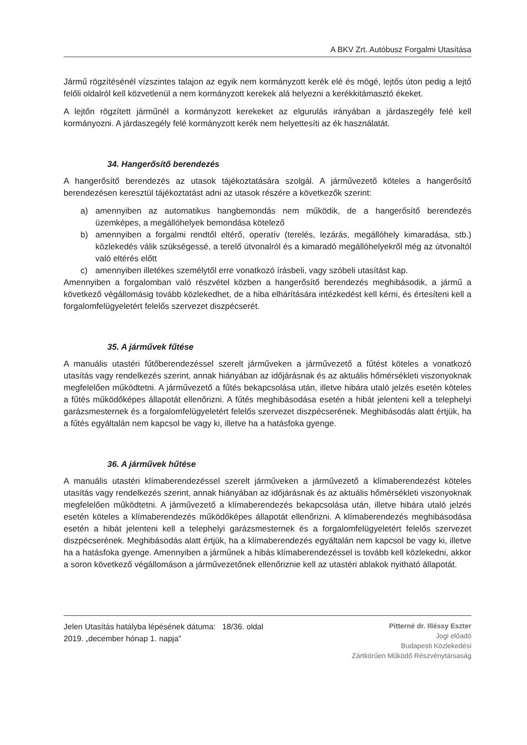A BKV Zrt. Autóbusz Forgalmi Utasítása
Jármű rögzítésénél vízszintes talajon az egyik nem kormányzott kerék elé és mögé, lejtős úton pedig a lejtő felőli oldalról kell közvetlenül a nem kormányzott kerekek alá helyezni a kerékkitámasztó ékeket.
A lejtőn rögzített járműnél a kormányzott kerekeket az elgurulás irányában a járdaszegély felé kell kormányozni. A járdaszegély felé kormányzott kerék nem helyettesíti az ék használatát.
34. Hangerősítő berendezés
A hangerősítő berendezés az utasok tájékoztatására szolgál. A járművezető köteles a hangerősítő berendezésen keresztül tájékoztatást adni az utasok részére a következők szerint:
a) amennyiben az automatikus hangbemondás nem működik, de a hangerősítő berendezés üzemképes, a megállóhelyek bemondása kötelező
b) amennyiben a forgalmi rendtől eltérő, operatív (terelés, lezárás, megállóhely kimaradása, stb.) közlekedés válik szükségessé, a terelő útvonalról és a kimaradó megállóhelyekről még az útvonaltól való eltérés előtt
c) amennyiben illetékes személytől erre vonatkozó írásbeli, vagy szóbeli utasítást kap.
Amennyiben a forgalomban való részvétel közben a hangerősítő berendezés meghibásodik, a jármű a következő végállomásig tovább közlekedhet, de a hiba elhárítására intézkedést kell kérni, és értesíteni kell a forgalomfelügyeletért felelős szervezet diszpécserét.
35. A járművek fűtése
A manuális utastéri fűtőberendezéssel szerelt járműveken a járművezető a fűtést köteles a vonatkozó utasítás vagy rendelkezés szerint, annak hiányában az időjárásnak és az aktuális hőmérsékleti viszonyoknak megfelelően működtetni. A járművezető a fűtés bekapcsolása után, illetve hibára utaló jelzés esetén köteles a fűtés működőképes állapotát ellenőrizni. A fűtés meghibásodása esetén a hibát jelenteni kell a telephelyi garázsmesternek és a forgalomfelügyeletért felelős szervezet diszpécserének. Meghibásodás alatt értjük, ha a fűtés egyáltalán nem kapcsol be vagy ki, illetve ha a hatásfoka gyenge.
36. A járművek hűtése
A manuális utastéri klímaberendezéssel szerelt járműveken a járművezető a klímaberendezést köteles utasítás vagy rendelkezés szerint, annak hiányában az időjárásnak és az aktuális hőmérsékleti viszonyoknak megfelelően működtetni. A járművezető a klímaberendezés bekapcsolása után, illetve hibára utaló jelzés esetén köteles a klímaberendezés működőképes állapotát ellenőrizni. A klímaberendezés meghibásodása esetén a hibát jelenteni kell a telephelyi garázsmesternek és a forgalomfelügyeletért felelős szervezet diszpécserének. Meghibásodás alatt értjük, ha a klímaberendezés egyáltalán nem kapcsol be vagy ki, illetve ha a hatásfoka gyenge. Amennyiben a járműnek a hibás klímaberendezéssel is tovább kell közlekedni, akkor a soron következő végállomáson a járművezetőnek ellenőriznie kell az utastéri ablakok nyitható állapotát.
Jelen Utasítás hatályba lépésének dátuma: 18/36. oldal
2019. „december hónap 1. napja”
Pitterné dr. Illéssy Eszter
Jogi előadó
Budapesti Közlekedési
Zártkörűen Működő Részvénytársaság